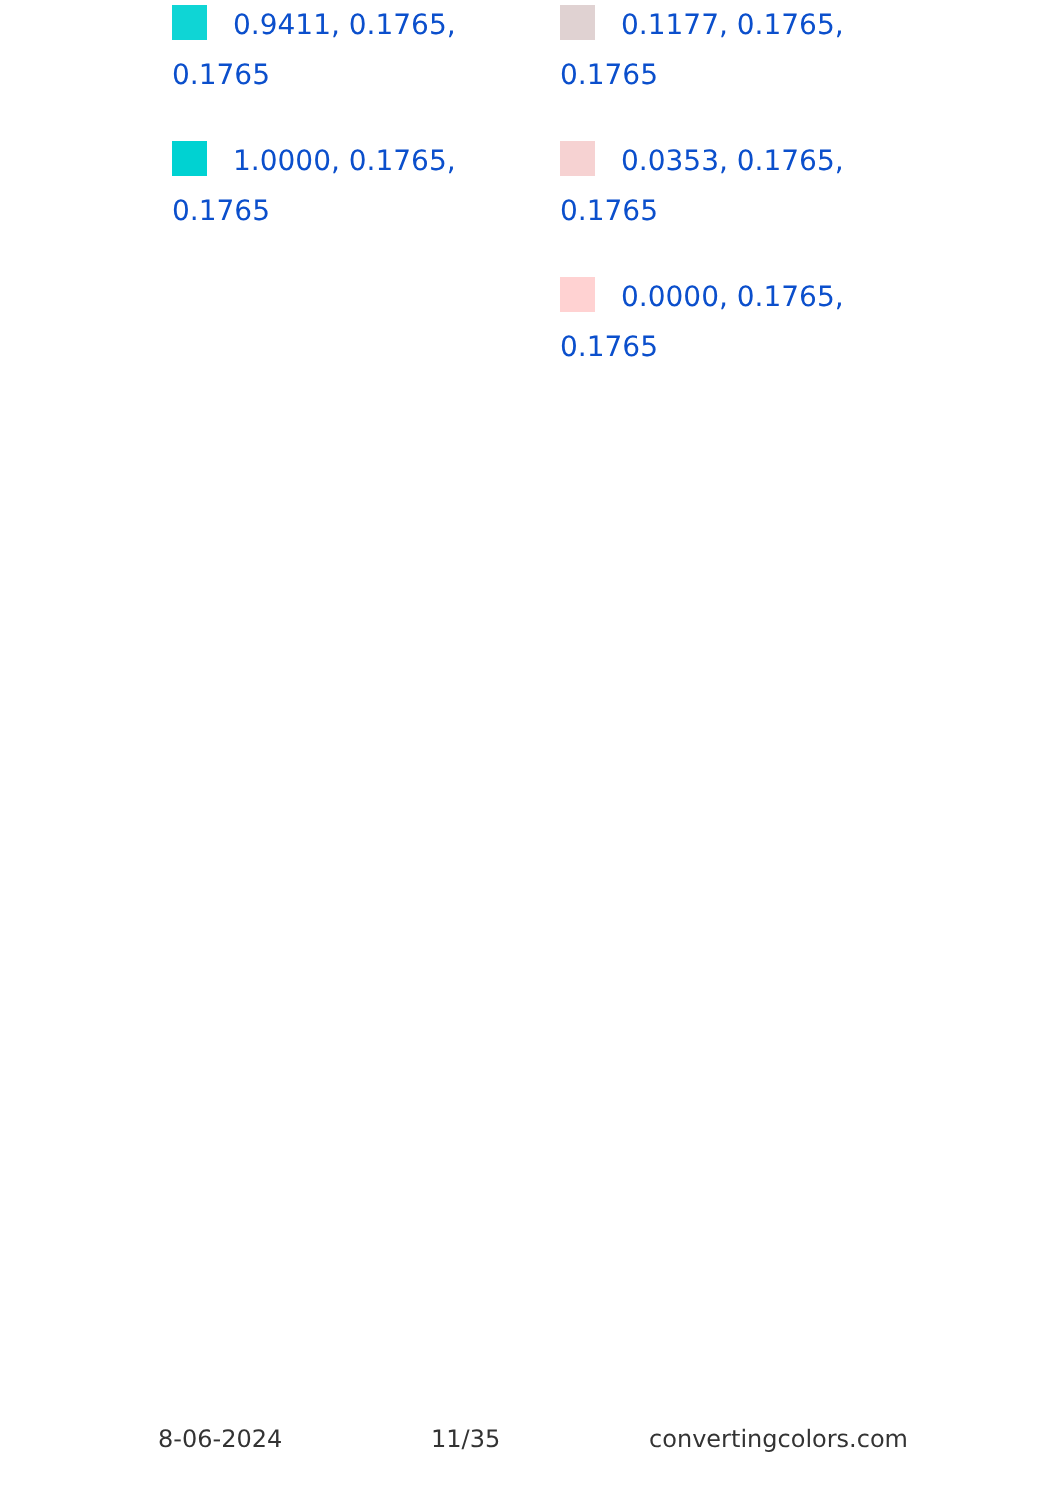0.9411, 0.1765, 0.1765
0.1177, 0.1765, 0.1765
1.0000, 0.1765, 0.1765
0.0353, 0.1765, 0.1765
0.0000, 0.1765, 0.1765
8-06-2024 11/35 convertingcolors.com